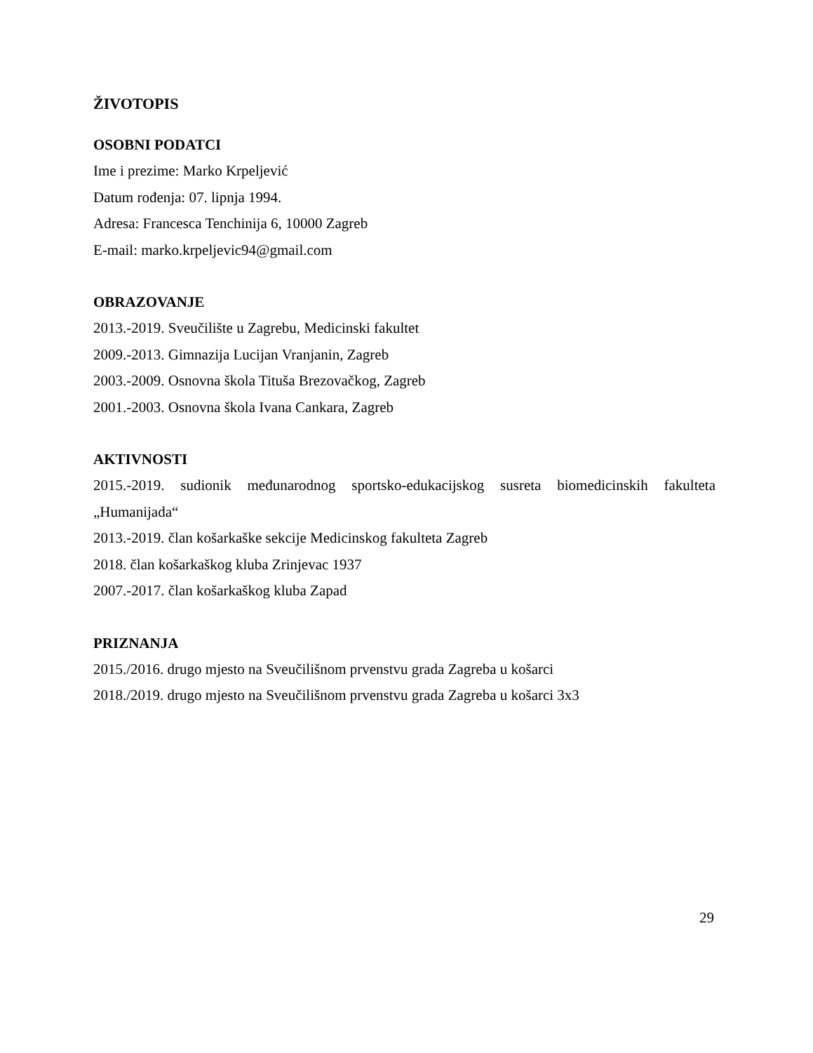ŽIVOTOPIS
OSOBNI PODATCI
Ime i prezime: Marko Krpeljević
Datum rođenja: 07. lipnja 1994.
Adresa: Francesca Tenchinija 6, 10000 Zagreb
E-mail: marko.krpeljevic94@gmail.com
OBRAZOVANJE
2013.-2019. Sveučilište u Zagrebu, Medicinski fakultet
2009.-2013. Gimnazija Lucijan Vranjanin, Zagreb
2003.-2009. Osnovna škola Tituša Brezovačkog, Zagreb
2001.-2003. Osnovna škola Ivana Cankara, Zagreb
AKTIVNOSTI
2015.-2019. sudionik međunarodnog sportsko-edukacijskog susreta biomedicinskih fakulteta „Humanijada“
2013.-2019. član košarkaške sekcije Medicinskog fakulteta Zagreb
2018. član košarkaškog kluba Zrinjevac 1937
2007.-2017. član košarkaškog kluba Zapad
PRIZNANJA
2015./2016. drugo mjesto na Sveučilišnom prvenstvu grada Zagreba u košarci
2018./2019. drugo mjesto na Sveučilišnom prvenstvu grada Zagreba u košarci 3x3
29